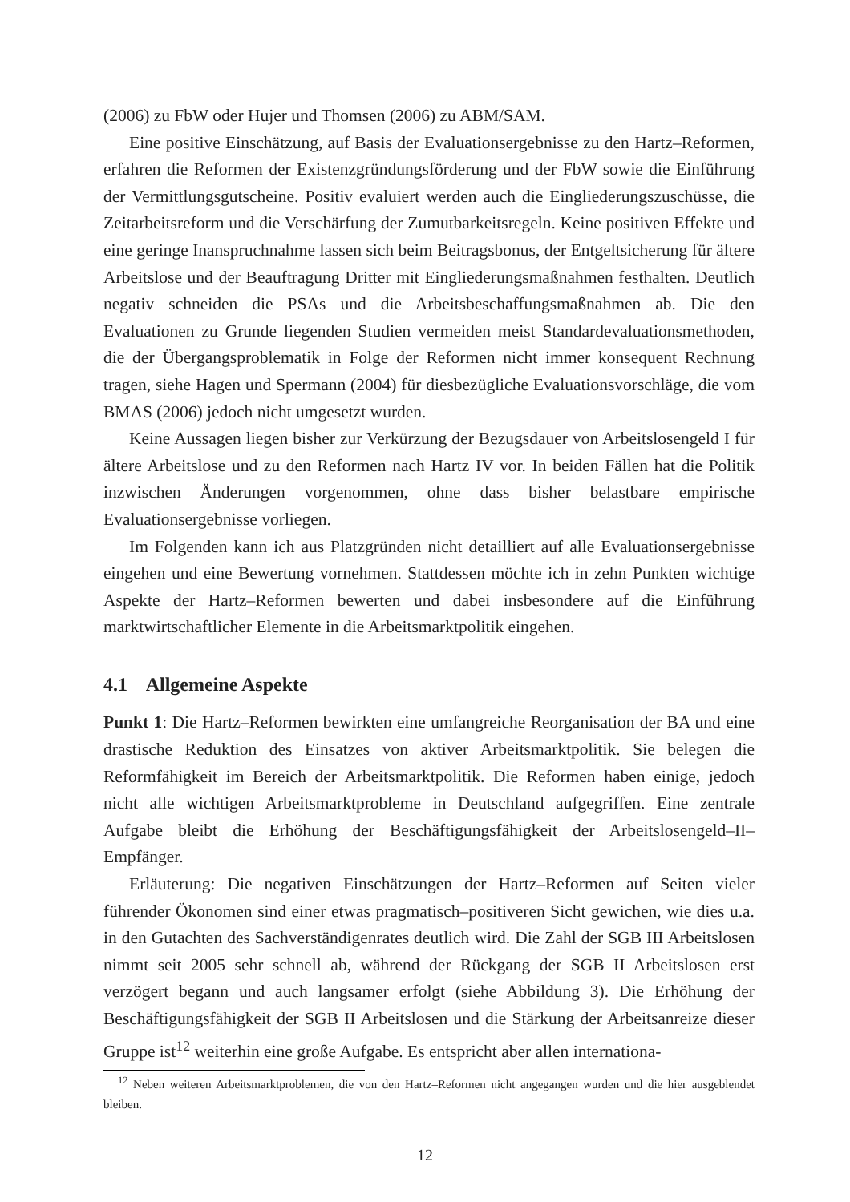(2006) zu FbW oder Hujer und Thomsen (2006) zu ABM/SAM.
Eine positive Einschätzung, auf Basis der Evaluationsergebnisse zu den Hartz–Reformen, erfahren die Reformen der Existenzgründungsförderung und der FbW sowie die Einführung der Vermittlungsgutscheine. Positiv evaluiert werden auch die Eingliederungszuschüsse, die Zeitarbeitsreform und die Verschärfung der Zumutbarkeitsregeln. Keine positiven Effekte und eine geringe Inanspruchnahme lassen sich beim Beitragsbonus, der Entgeltsicherung für ältere Arbeitslose und der Beauftragung Dritter mit Eingliederungsmaßnahmen festhalten. Deutlich negativ schneiden die PSAs und die Arbeitsbeschaffungsmaßnahmen ab. Die den Evaluationen zu Grunde liegenden Studien vermeiden meist Standardevaluationsmethoden, die der Übergangsproblematik in Folge der Reformen nicht immer konsequent Rechnung tragen, siehe Hagen und Spermann (2004) für diesbezügliche Evaluationsvorschläge, die vom BMAS (2006) jedoch nicht umgesetzt wurden.
Keine Aussagen liegen bisher zur Verkürzung der Bezugsdauer von Arbeitslosengeld I für ältere Arbeitslose und zu den Reformen nach Hartz IV vor. In beiden Fällen hat die Politik inzwischen Änderungen vorgenommen, ohne dass bisher belastbare empirische Evaluationsergebnisse vorliegen.
Im Folgenden kann ich aus Platzgründen nicht detailliert auf alle Evaluationsergebnisse eingehen und eine Bewertung vornehmen. Stattdessen möchte ich in zehn Punkten wichtige Aspekte der Hartz–Reformen bewerten und dabei insbesondere auf die Einführung marktwirtschaftlicher Elemente in die Arbeitsmarktpolitik eingehen.
4.1 Allgemeine Aspekte
Punkt 1: Die Hartz–Reformen bewirkten eine umfangreiche Reorganisation der BA und eine drastische Reduktion des Einsatzes von aktiver Arbeitsmarktpolitik. Sie belegen die Reformfähigkeit im Bereich der Arbeitsmarktpolitik. Die Reformen haben einige, jedoch nicht alle wichtigen Arbeitsmarktprobleme in Deutschland aufgegriffen. Eine zentrale Aufgabe bleibt die Erhöhung der Beschäftigungsfähigkeit der Arbeitslosengeld–II–Empfänger.
Erläuterung: Die negativen Einschätzungen der Hartz–Reformen auf Seiten vieler führender Ökonomen sind einer etwas pragmatisch–positiveren Sicht gewichen, wie dies u.a. in den Gutachten des Sachverständigenrates deutlich wird. Die Zahl der SGB III Arbeitslosen nimmt seit 2005 sehr schnell ab, während der Rückgang der SGB II Arbeitslosen erst verzögert begann und auch langsamer erfolgt (siehe Abbildung 3). Die Erhöhung der Beschäftigungsfähigkeit der SGB II Arbeitslosen und die Stärkung der Arbeitsanreize dieser Gruppe ist<sup>12</sup> weiterhin eine große Aufgabe. Es entspricht aber allen internationa-
<sup>12</sup> Neben weiteren Arbeitsmarktproblemen, die von den Hartz–Reformen nicht angegangen wurden und die hier ausgeblendet bleiben.
12